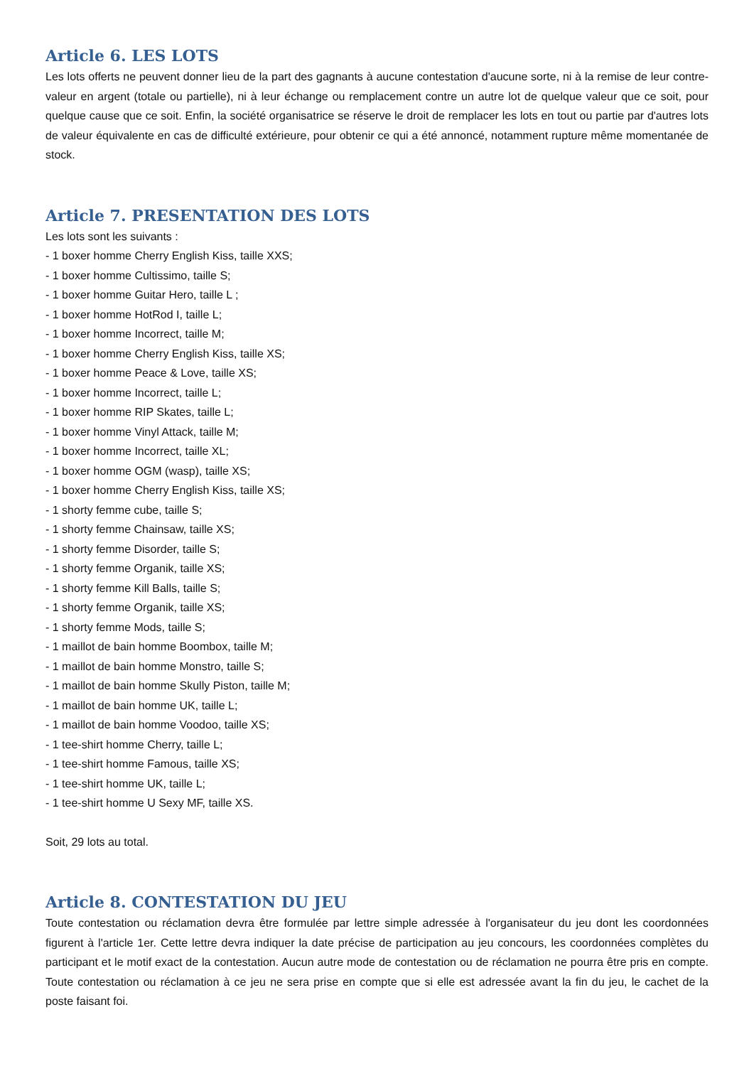Article 6. LES LOTS
Les lots offerts ne peuvent donner lieu de la part des gagnants à aucune contestation d'aucune sorte, ni à la remise de leur contre-valeur en argent (totale ou partielle), ni à leur échange ou remplacement contre un autre lot de quelque valeur que ce soit, pour quelque cause que ce soit. Enfin, la société organisatrice se réserve le droit de remplacer les lots en tout ou partie par d'autres lots de valeur équivalente en cas de difficulté extérieure, pour obtenir ce qui a été annoncé, notamment rupture même momentanée de stock.
Article 7. PRESENTATION DES LOTS
Les lots sont les suivants :
- 1 boxer homme Cherry English Kiss, taille XXS;
- 1 boxer homme Cultissimo, taille S;
- 1 boxer homme Guitar Hero, taille L ;
- 1 boxer homme HotRod I, taille L;
- 1 boxer homme Incorrect, taille M;
- 1 boxer homme Cherry English Kiss, taille XS;
- 1 boxer homme Peace & Love, taille XS;
- 1 boxer homme Incorrect, taille L;
- 1 boxer homme RIP Skates, taille L;
- 1 boxer homme Vinyl Attack, taille M;
- 1 boxer homme Incorrect, taille XL;
- 1 boxer homme OGM (wasp), taille XS;
- 1 boxer homme Cherry English Kiss, taille XS;
- 1 shorty femme cube, taille S;
- 1 shorty femme Chainsaw, taille XS;
- 1 shorty femme Disorder, taille S;
- 1 shorty femme Organik, taille XS;
- 1 shorty femme Kill Balls, taille S;
- 1 shorty femme Organik, taille XS;
- 1 shorty femme Mods, taille S;
- 1 maillot de bain homme Boombox, taille M;
- 1 maillot de bain homme Monstro, taille S;
- 1 maillot de bain homme Skully Piston, taille M;
- 1 maillot de bain homme UK, taille L;
- 1 maillot de bain homme Voodoo, taille XS;
- 1 tee-shirt homme Cherry, taille L;
- 1 tee-shirt homme Famous, taille XS;
- 1 tee-shirt homme UK, taille L;
- 1 tee-shirt homme U Sexy MF, taille XS.
Soit, 29 lots au total.
Article 8. CONTESTATION DU JEU
Toute contestation ou réclamation devra être formulée par lettre simple adressée à l'organisateur du jeu dont les coordonnées figurent à l'article 1er. Cette lettre devra indiquer la date précise de participation au jeu concours, les coordonnées complètes du participant et le motif exact de la contestation. Aucun autre mode de contestation ou de réclamation ne pourra être pris en compte. Toute contestation ou réclamation à ce jeu ne sera prise en compte que si elle est adressée avant la fin du jeu, le cachet de la poste faisant foi.